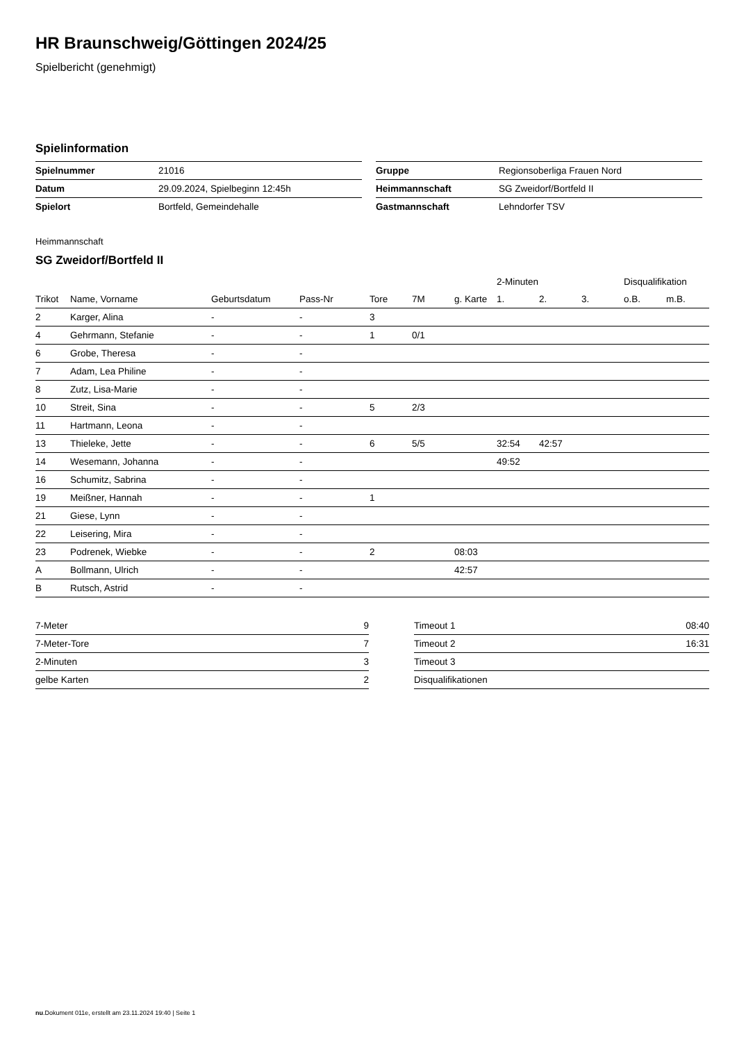HR Braunschweig/Göttingen 2024/25
Spielbericht (genehmigt)
Spielinformation
| Spielnummer | 21016 |
| Datum | 29.09.2024, Spielbeginn 12:45h |
| Spielort | Bortfeld, Gemeindehalle |
| Gruppe | Regionsoberliga Frauen Nord |
| Heimmannschaft | SG Zweidorf/Bortfeld II |
| Gastmannschaft | Lehndorfer TSV |
Heimmannschaft
SG Zweidorf/Bortfeld II
| | | | | | | | 2-Minuten | | | Disqualifikation | |
| --- | --- | --- | --- | --- | --- | --- | --- | --- | --- | --- | --- |
| Trikot | Name, Vorname | Geburtsdatum | Pass-Nr | Tore | 7M | g. Karte | 1. | 2. | 3. | o.B. | m.B. |
| 2 | Karger, Alina | - | - | 3 | | | | | | | |
| 4 | Gehrmann, Stefanie | - | - | 1 | 0/1 | | | | | | |
| 6 | Grobe, Theresa | - | - | | | | | | | | |
| 7 | Adam, Lea Philine | - | - | | | | | | | | |
| 8 | Zutz, Lisa-Marie | - | - | | | | | | | | |
| 10 | Streit, Sina | - | - | 5 | 2/3 | | | | | | |
| 11 | Hartmann, Leona | - | - | | | | | | | | |
| 13 | Thieleke, Jette | - | - | 6 | 5/5 | | 32:54 | 42:57 | | | |
| 14 | Wesemann, Johanna | - | - | | | | 49:52 | | | | |
| 16 | Schumitz, Sabrina | - | - | | | | | | | | |
| 19 | Meißner, Hannah | - | - | 1 | | | | | | | |
| 21 | Giese, Lynn | - | - | | | | | | | | |
| 22 | Leisering, Mira | - | - | | | | | | | | |
| 23 | Podrenek, Wiebke | - | - | 2 | | 08:03 | | | | | |
| A | Bollmann, Ulrich | - | - | | | 42:57 | | | | | |
| B | Rutsch, Astrid | - | - | | | | | | | | |
| 7-Meter | 9 |
| 7-Meter-Tore | 7 |
| 2-Minuten | 3 |
| gelbe Karten | 2 |
| Timeout 1 | 08:40 |
| Timeout 2 | 16:31 |
| Timeout 3 | |
| Disqualifikationen | |
nu.Dokument 011e, erstellt am 23.11.2024 19:40 | Seite 1